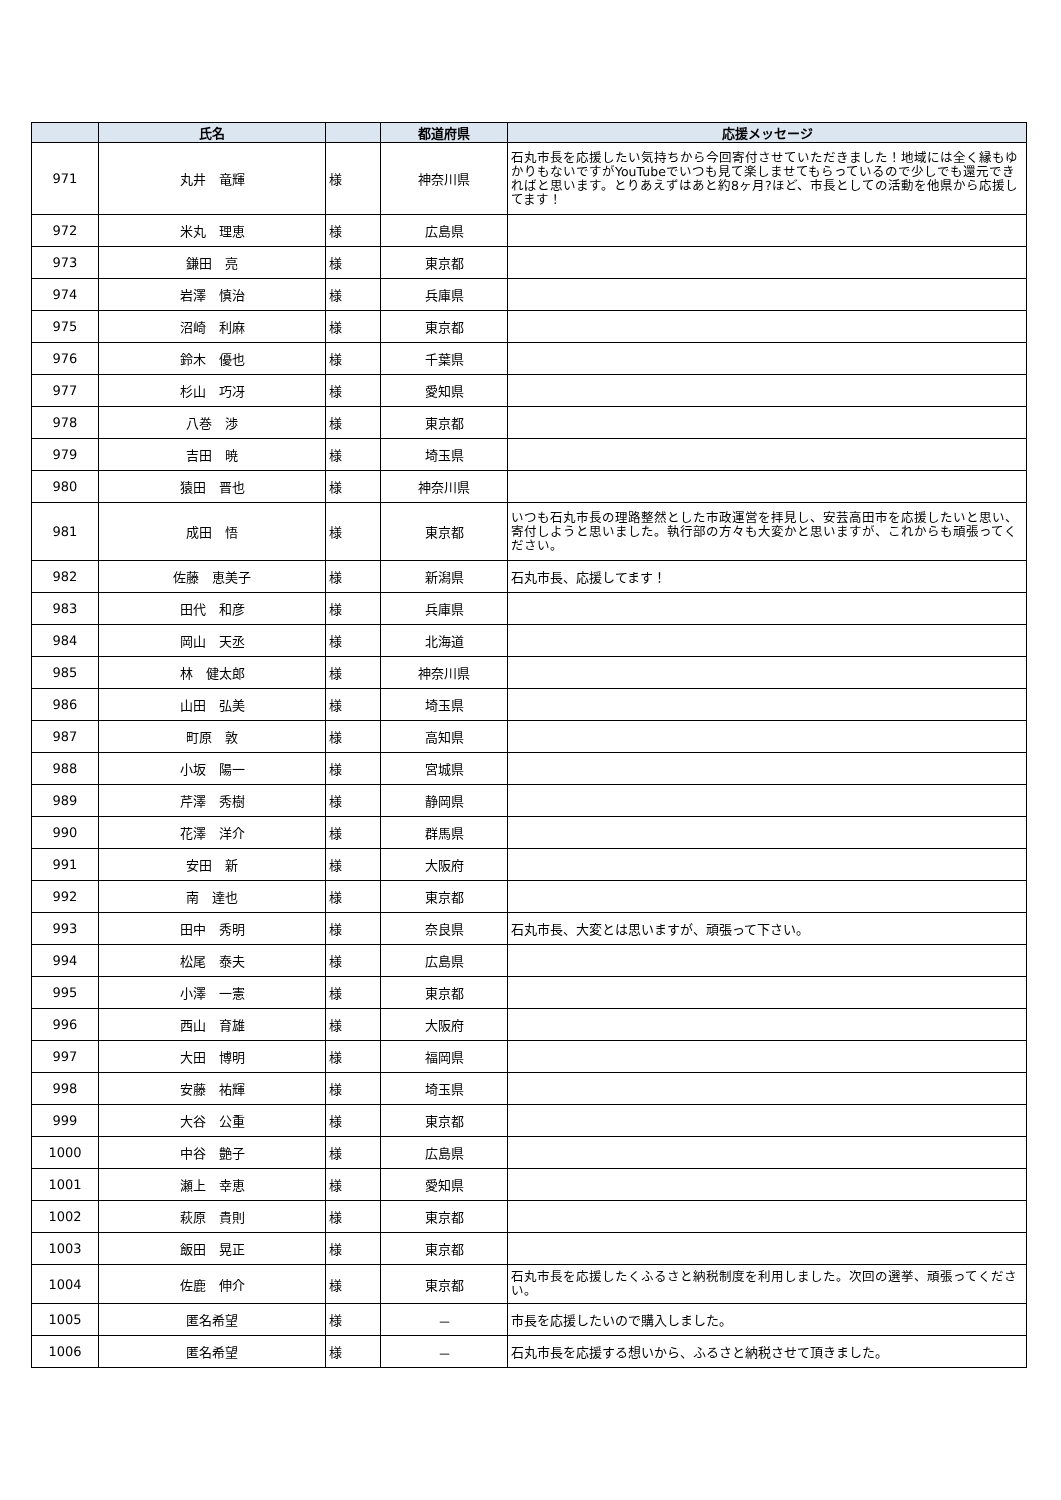| | 氏名 | | 都道府県 | 応援メッセージ |
| --- | --- | --- | --- | --- |
| 971 | 丸井 竜輝 | 様 | 神奈川県 | 石丸市長を応援したい気持ちから今回寄付させていただきました！地域には全く縁もゆかりもないですがYouTubeでいつも見て楽しませてもらっているので少しでも還元できればと思います。とりあえずはあと約8ヶ月?ほど、市長としての活動を他県から応援してます！ |
| 972 | 米丸 理恵 | 様 | 広島県 | |
| 973 | 鎌田 亮 | 様 | 東京都 | |
| 974 | 岩澤 慎治 | 様 | 兵庫県 | |
| 975 | 沼崎 利麻 | 様 | 東京都 | |
| 976 | 鈴木 優也 | 様 | 千葉県 | |
| 977 | 杉山 巧冴 | 様 | 愛知県 | |
| 978 | 八巻 渉 | 様 | 東京都 | |
| 979 | 吉田 暁 | 様 | 埼玉県 | |
| 980 | 猿田 晋也 | 様 | 神奈川県 | |
| 981 | 成田 悟 | 様 | 東京都 | いつも石丸市長の理路整然とした市政運営を拝見し、安芸高田市を応援したいと思い、寄付しようと思いました。執行部の方々も大変かと思いますが、これからも頑張ってください。 |
| 982 | 佐藤 恵美子 | 様 | 新潟県 | 石丸市長、応援してます！ |
| 983 | 田代 和彦 | 様 | 兵庫県 | |
| 984 | 岡山 天丞 | 様 | 北海道 | |
| 985 | 林 健太郎 | 様 | 神奈川県 | |
| 986 | 山田 弘美 | 様 | 埼玉県 | |
| 987 | 町原 敦 | 様 | 高知県 | |
| 988 | 小坂 陽一 | 様 | 宮城県 | |
| 989 | 芹澤 秀樹 | 様 | 静岡県 | |
| 990 | 花澤 洋介 | 様 | 群馬県 | |
| 991 | 安田 新 | 様 | 大阪府 | |
| 992 | 南 達也 | 様 | 東京都 | |
| 993 | 田中 秀明 | 様 | 奈良県 | 石丸市長、大変とは思いますが、頑張って下さい。 |
| 994 | 松尾 泰夫 | 様 | 広島県 | |
| 995 | 小澤 一憲 | 様 | 東京都 | |
| 996 | 西山 育雄 | 様 | 大阪府 | |
| 997 | 大田 博明 | 様 | 福岡県 | |
| 998 | 安藤 祐輝 | 様 | 埼玉県 | |
| 999 | 大谷 公重 | 様 | 東京都 | |
| 1000 | 中谷 艶子 | 様 | 広島県 | |
| 1001 | 瀬上 幸恵 | 様 | 愛知県 | |
| 1002 | 萩原 貴則 | 様 | 東京都 | |
| 1003 | 飯田 晃正 | 様 | 東京都 | |
| 1004 | 佐鹿 伸介 | 様 | 東京都 | 石丸市長を応援したくふるさと納税制度を利用しました。次回の選挙、頑張ってください。 |
| 1005 | 匿名希望 | 様 | － | 市長を応援したいので購入しました。 |
| 1006 | 匿名希望 | 様 | － | 石丸市長を応援する想いから、ふるさと納税させて頂きました。 |